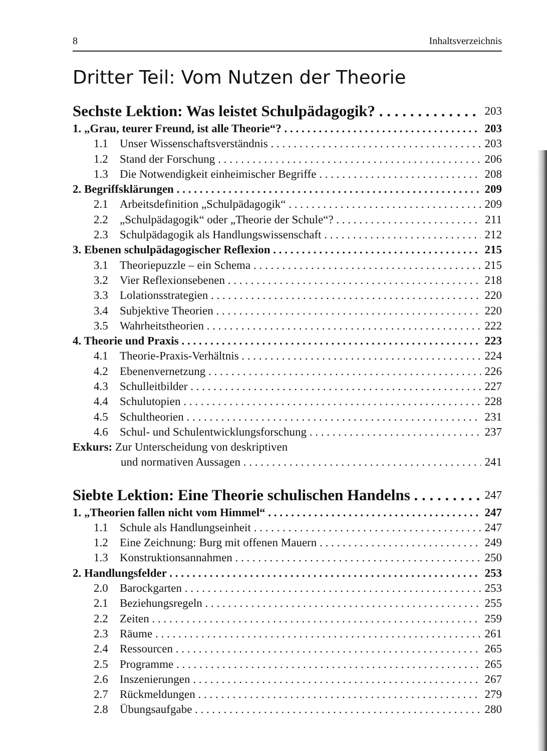8 Inhaltsverzeichnis
Dritter Teil: Vom Nutzen der Theorie
Sechste Lektion: Was leistet Schulpädagogik? 203
1. „Grau, teurer Freund, ist alle Theorie“? 203
1.1 Unser Wissenschaftsverständnis 203
1.2 Stand der Forschung 206
1.3 Die Notwendigkeit einheimischer Begriffe 208
2. Begriffsklärungen 209
2.1 Arbeitsdefinition „Schulpädagogik“209
2.2 „Schulpädagogik“ oder „Theorie der Schule“? 211
2.3 Schulpädagogik als Handlungswissenschaft 212
3. Ebenen schulpädagogischer Reflexion 215
3.1 Theoriepuzzle – ein Schema 215
3.2 Vier Reflexionsebenen 218
3.3 Lolationsstrategien 220
3.4 Subjektive Theorien 220
3.5 Wahrheitstheorien 222
4. Theorie und Praxis 223
4.1 Theorie-Praxis-Verhältnis 224
4.2 Ebenenvernetzung 226
4.3 Schulleitbilder 227
4.4 Schulutopien 228
4.5 Schultheorien 231
4.6 Schul- und Schulentwicklungsforschung 237
Exkurs: Zur Unterscheidung von deskriptiven
und normativen Aussagen 241
Siebte Lektion: Eine Theorie schulischen Handelns 247
1. „Theorien fallen nicht vom Himmel“247
1.1 Schule als Handlungseinheit 247
1.2 Eine Zeichnung: Burg mit offenen Mauern 249
1.3 Konstruktionsannahmen 250
2. Handlungsfelder 253
2.0 Barockgarten 253
2.1 Beziehungsregeln 255
2.2 Zeiten 259
2.3 Räume 261
2.4 Ressourcen 265
2.5 Programme 265
2.6 Inszenierungen 267
2.7 Rückmeldungen 279
2.8 Übungsaufgabe 280